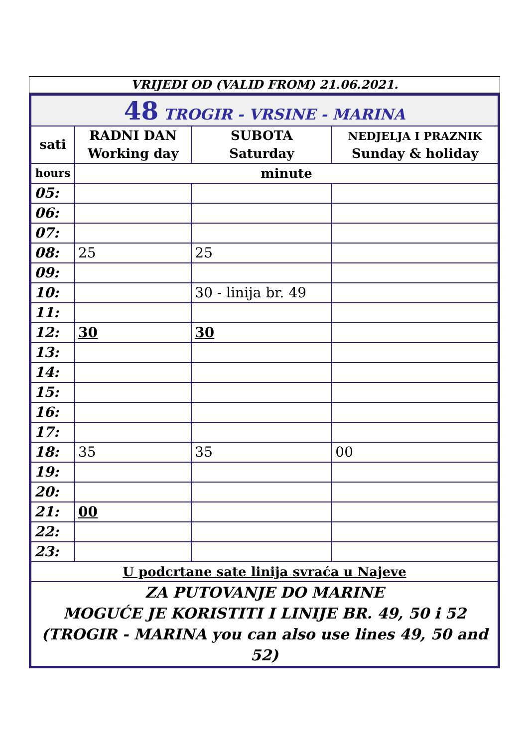VRIJEDI OD (VALID FROM) 21.06.2021.
| 48 TROGIR - VRSINE - MARINA | | | |
| sati | RADNI DAN Working day | SUBOTA Saturday | NEDJELJA I PRAZNIK Sunday & holiday |
| hours | minute | | |
| 05: | | | |
| 06: | | | |
| 07: | | | |
| 08: | 25 | 25 | |
| 09: | | | |
| 10: | | 30 - linija br. 49 | |
| 11: | | | |
| 12: | 30 | 30 | |
| 13: | | | |
| 14: | | | |
| 15: | | | |
| 16: | | | |
| 17: | | | |
| 18: | 35 | 35 | 00 |
| 19: | | | |
| 20: | | | |
| 21: | 00 | | |
| 22: | | | |
| 23: | | | |
| U podcrtane sate linija svraća u Najeve | | | |
| ZA PUTOVANJE DO MARINE MOGUĆE JE KORISTITI I LINIJE BR. 49, 50 i 52 (TROGIR - MARINA you can also use lines 49, 50 and 52) | | | |